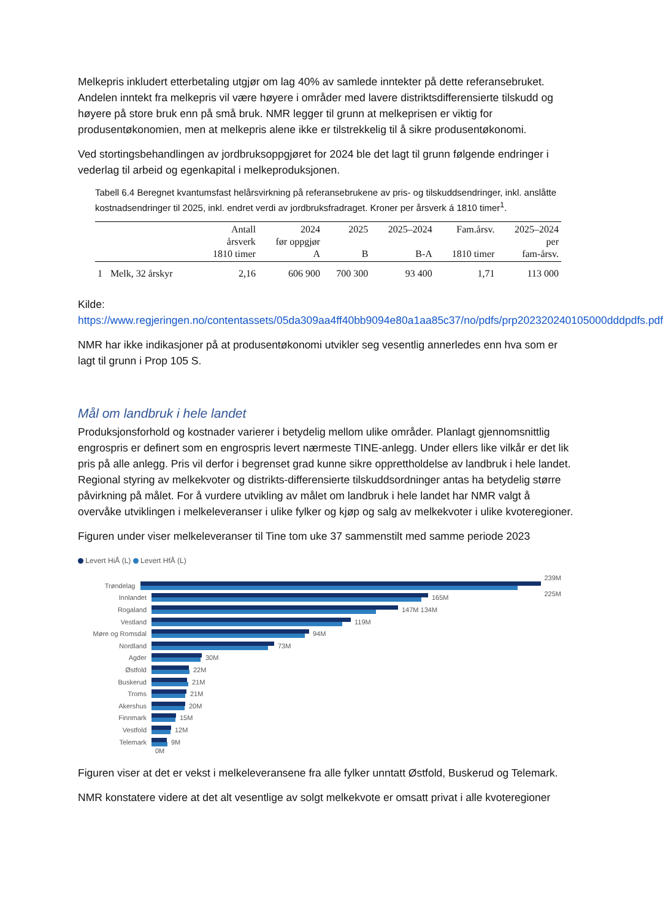Melkepris inkludert etterbetaling utgjør om lag 40% av samlede inntekter på dette referansebruket. Andelen inntekt fra melkepris vil være høyere i områder med lavere distriktsdifferensierte tilskudd og høyere på store bruk enn på små bruk. NMR legger til grunn at melkeprisen er viktig for produsentøkonomien, men at melkepris alene ikke er tilstrekkelig til å sikre produsentøkonomi.
Ved stortingsbehandlingen av jordbruksoppgjøret for 2024 ble det lagt til grunn følgende endringer i vederlag til arbeid og egenkapital i melkeproduksjonen.
Tabell 6.4 Beregnet kvantumsfast helårsvirkning på referansebrukene av pris- og tilskuddsendringer, inkl. anslåtte kostnadsendringer til 2025, inkl. endret verdi av jordbruksfradraget. Kroner per årsverk á 1810 timer<sup>1</sup>.
| | | Antall årsverk 1810 timer | 2024 før oppgjør A | 2025 B | 2025–2024 B-A | Fam.årsv. 1810 timer | 2025–2024 per fam-årsv. |
| --- | --- | --- | --- | --- | --- | --- | --- |
| 1 | Melk, 32 årskyr | 2,16 | 606 900 | 700 300 | 93 400 | 1,71 | 113 000 |
Kilde:
https://www.regjeringen.no/contentassets/05da309aa4ff40bb9094e80a1aa85c37/no/pdfs/prp202320240105000dddpdfs.pdf
NMR har ikke indikasjoner på at produsentøkonomi utvikler seg vesentlig annerledes enn hva som er lagt til grunn i Prop 105 S.
Mål om landbruk i hele landet
Produksjonsforhold og kostnader varierer i betydelig mellom ulike områder. Planlagt gjennomsnittlig engrospris er definert som en engrospris levert nærmeste TINE-anlegg. Under ellers like vilkår er det lik pris på alle anlegg. Pris vil derfor i begrenset grad kunne sikre opprettholdelse av landbruk i hele landet. Regional styring av melkekvoter og distrikts-differensierte tilskuddsordninger antas ha betydelig større påvirkning på målet. For å vurdere utvikling av målet om landbruk i hele landet har NMR valgt å overvåke utviklingen i melkeleveranser i ulike fylker og kjøp og salg av melkekvoter i ulike kvoteregioner.
Figuren under viser melkeleveranser til Tine tom uke 37 sammenstilt med samme periode 2023
Levert HiÅ (L) Levert HfÅ (L)
Trøndelag 239M 225M
Innlandet 165M
Rogaland 147M 134M
Vestland 119M
Møre og Romsdal 94M
Nordland 73M
Agder 30M
Østfold 22M
Buskerud 21M
Troms 21M
Akershus 20M
Finnmark 15M
Vestfold 12M
Telemark 9M
0M
Figuren viser at det er vekst i melkeleveransene fra alle fylker unntatt Østfold, Buskerud og Telemark.
NMR konstatere videre at det alt vesentlige av solgt melkekvote er omsatt privat i alle kvoteregioner